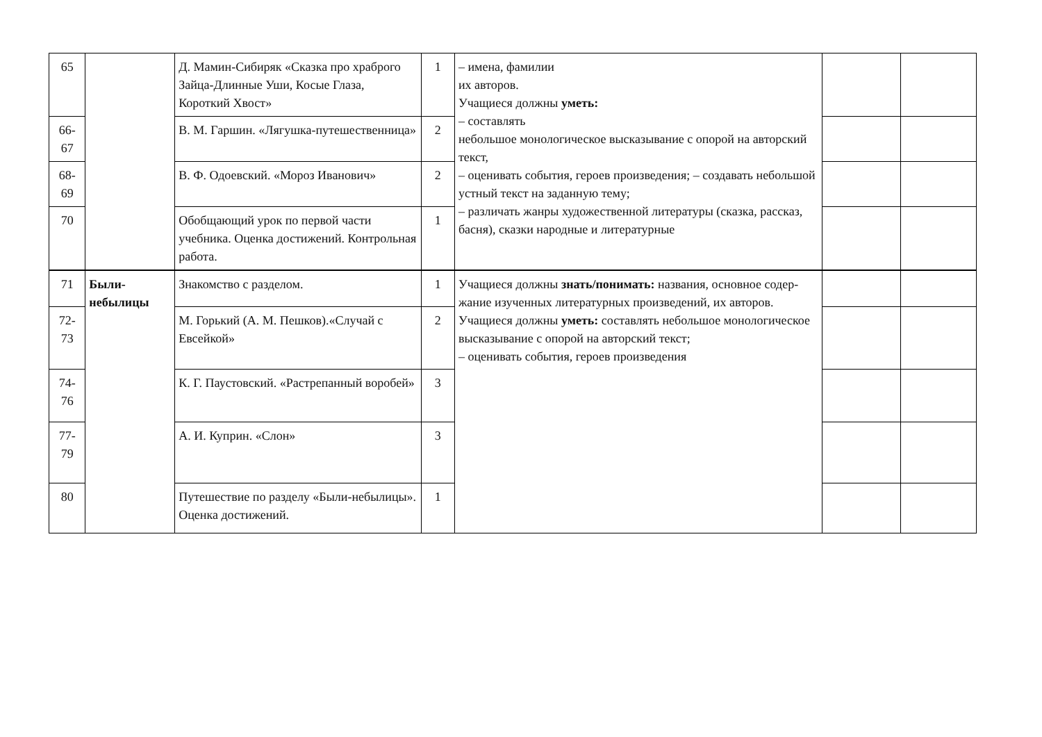| 65 | | Д. Мамин-Сибиряк «Сказка про храброго Зайца-Длинные Уши, Косые Глаза, Короткий Хвост» | 1 | – имена, фамилии их авторов. Учащиеся должны уметь: – составлять небольшое монологическое высказывание с опорой на авторский текст, – оценивать события, героев произведения; – создавать небольшой устный текст на заданную тему; – различать жанры художественной литературы (сказка, рассказ, басня), сказки народные и литературные | | |
| 66-67 | | В. М. Гаршин. «Лягушка-путешественница» | 2 | | | |
| 68-69 | | В. Ф. Одоевский. «Мороз Иванович» | 2 | | | |
| 70 | | Обобщающий урок по первой части учебника. Оценка достижений. Контрольная работа. | 1 | | | |
| 71 | Были-небылицы | Знакомство с разделом. | 1 | Учащиеся должны знать/понимать: названия, основное содер- жание изученных литературных произведений, их авторов. Учащиеся должны уметь: составлять небольшое монологическое высказывание с опорой на авторский текст; – оценивать события, героев произведения | | |
| 72-73 | | М. Горький (А. М. Пешков).«Случай с Евсейкой» | 2 | | | |
| 74-76 | | К. Г. Паустовский. «Растрепанный воробей» | 3 | | | |
| 77-79 | | А. И. Куприн. «Слон» | 3 | | | |
| 80 | | Путешествие по разделу «Были-небылицы». Оценка достижений. | 1 | | | |